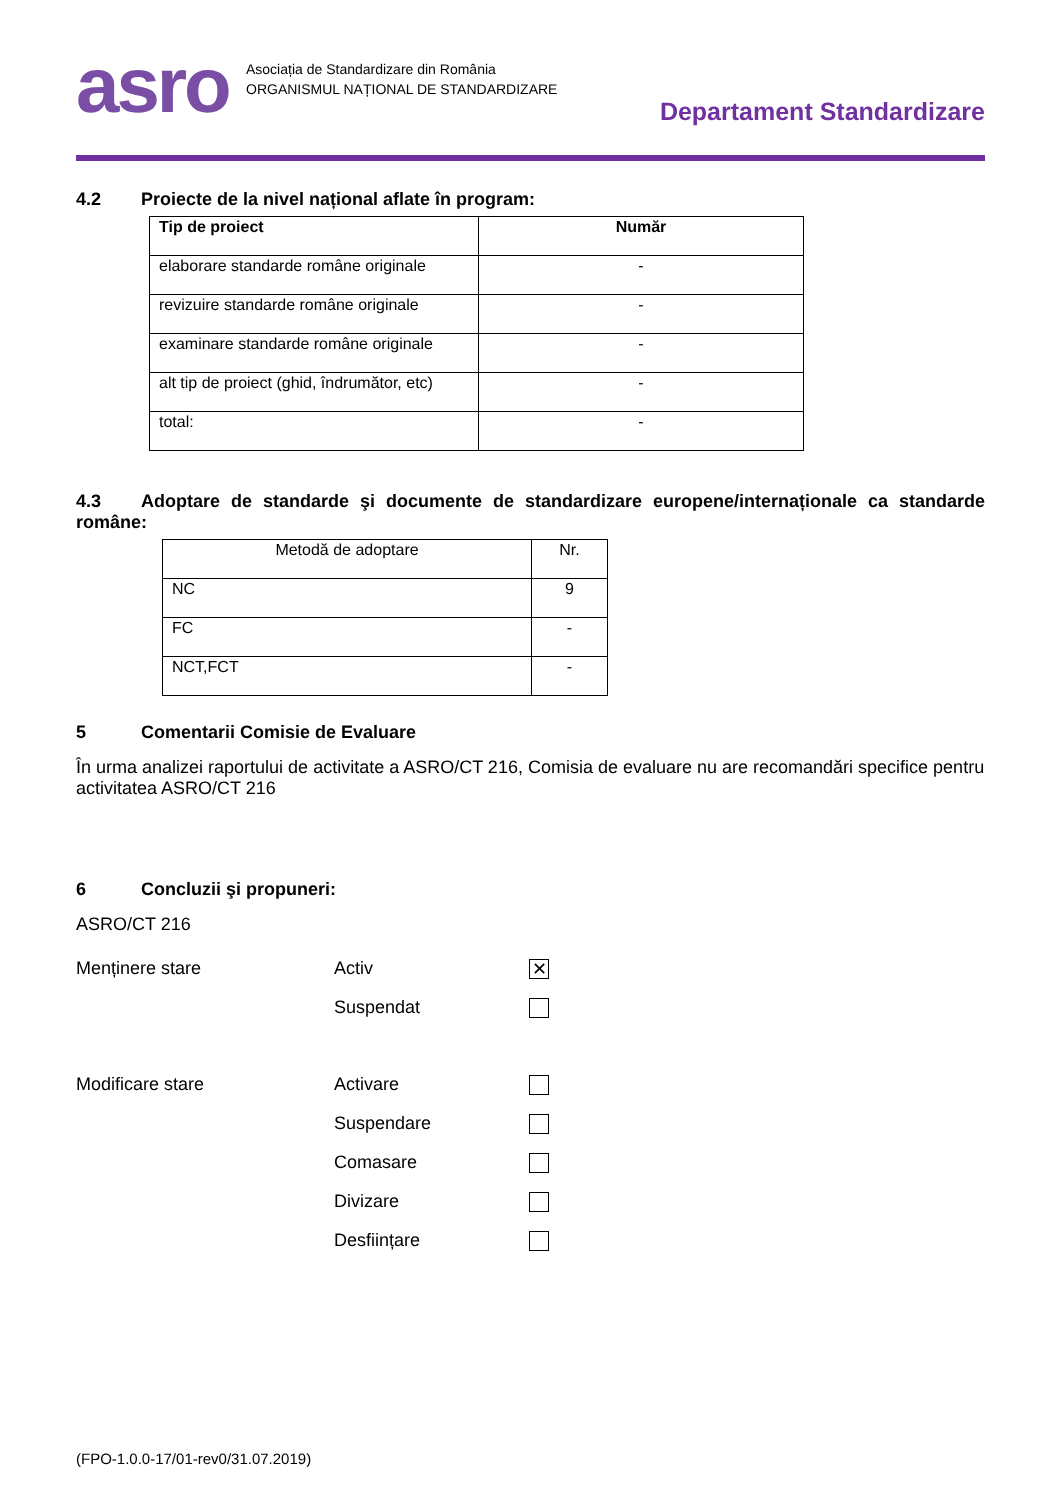asro
Asociația de Standardizare din România
ORGANISMUL NAȚIONAL DE STANDARDIZARE
Departament Standardizare
4.2 Proiecte de la nivel național aflate în program:
| Tip de proiect | Număr |
| --- | --- |
| elaborare standarde române originale | - |
| revizuire standarde române originale | - |
| examinare standarde române originale | - |
| alt tip de proiect (ghid, îndrumător, etc) | - |
| total: | - |
4.3 Adoptare de standarde şi documente de standardizare europene/internaționale ca standarde române:
| Metodă de adoptare | Nr. |
| NC | 9 |
| FC | - |
| NCT,FCT | - |
5 Comentarii Comisie de Evaluare
În urma analizei raportului de activitate a ASRO/CT 216, Comisia de evaluare nu are recomandări specifice pentru activitatea ASRO/CT 216
6 Concluzii şi propuneri:
ASRO/CT 216
Menținere stare Activ
✕
Suspendat
Modificare stare Activare
Suspendare
Comasare
Divizare
Desființare
(FPO-1.0.0-17/01-rev0/31.07.2019)